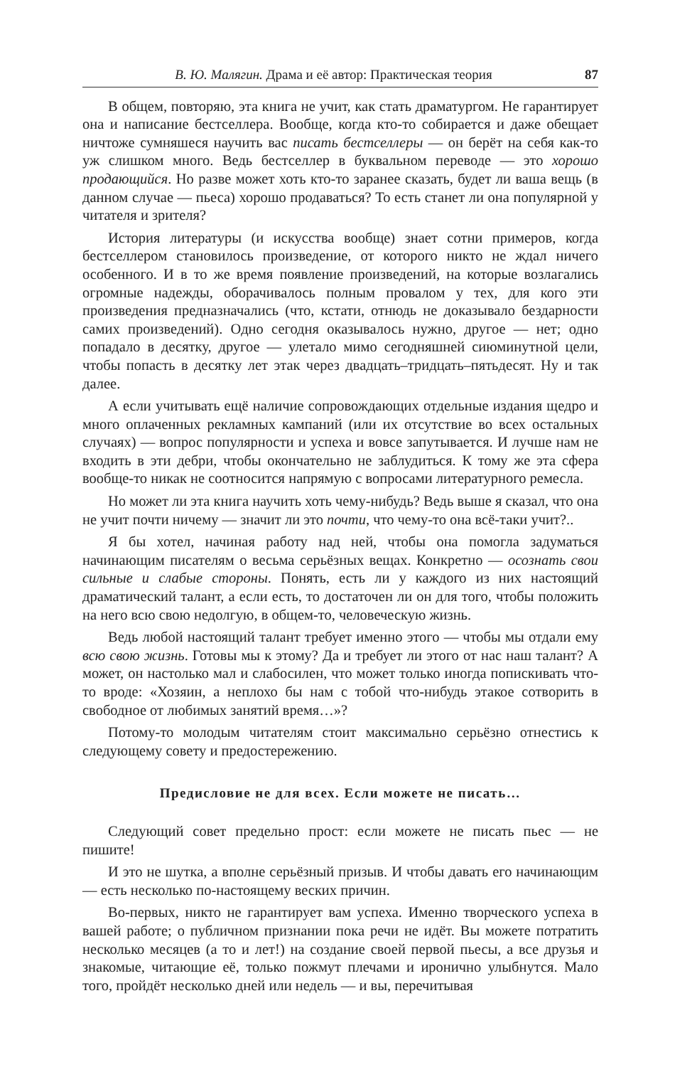В. Ю. Малягин. Драма и её автор: Практическая теория 87
В общем, повторяю, эта книга не учит, как стать драматургом. Не гарантирует она и написание бестселлера. Вообще, когда кто-то собирается и даже обещает ничтоже сумняшеся научить вас писать бестселлеры — он берёт на себя как-то уж слишком много. Ведь бестселлер в буквальном переводе — это хорошо продающийся. Но разве может хоть кто-то заранее сказать, будет ли ваша вещь (в данном случае — пьеса) хорошо продаваться? То есть станет ли она популярной у читателя и зрителя?
История литературы (и искусства вообще) знает сотни примеров, когда бестселлером становилось произведение, от которого никто не ждал ничего особенного. И в то же время появление произведений, на которые возлагались огромные надежды, оборачивалось полным провалом у тех, для кого эти произведения предназначались (что, кстати, отнюдь не доказывало бездарности самих произведений). Одно сегодня оказывалось нужно, другое — нет; одно попадало в десятку, другое — улетало мимо сегодняшней сиюминутной цели, чтобы попасть в десятку лет этак через двадцать–тридцать–пятьдесят. Ну и так далее.
А если учитывать ещё наличие сопровождающих отдельные издания щедро и много оплаченных рекламных кампаний (или их отсутствие во всех остальных случаях) — вопрос популярности и успеха и вовсе запутывается. И лучше нам не входить в эти дебри, чтобы окончательно не заблудиться. К тому же эта сфера вообще-то никак не соотносится напрямую с вопросами литературного ремесла.
Но может ли эта книга научить хоть чему-нибудь? Ведь выше я сказал, что она не учит почти ничему — значит ли это почти, что чему-то она всё-таки учит?..
Я бы хотел, начиная работу над ней, чтобы она помогла задуматься начинающим писателям о весьма серьёзных вещах. Конкретно — осознать свои сильные и слабые стороны. Понять, есть ли у каждого из них настоящий драматический талант, а если есть, то достаточен ли он для того, чтобы положить на него всю свою недолгую, в общем-то, человеческую жизнь.
Ведь любой настоящий талант требует именно этого — чтобы мы отдали ему всю свою жизнь. Готовы мы к этому? Да и требует ли этого от нас наш талант? А может, он настолько мал и слабосилен, что может только иногда попискивать что-то вроде: «Хозяин, а неплохо бы нам с тобой что-нибудь этакое сотворить в свободное от любимых занятий время…»?
Потому-то молодым читателям стоит максимально серьёзно отнестись к следующему совету и предостережению.
Предисловие не для всех. Если можете не писать…
Следующий совет предельно прост: если можете не писать пьес — не пишите!
И это не шутка, а вполне серьёзный призыв. И чтобы давать его начинающим — есть несколько по-настоящему веских причин.
Во-первых, никто не гарантирует вам успеха. Именно творческого успеха в вашей работе; о публичном признании пока речи не идёт. Вы можете потратить несколько месяцев (а то и лет!) на создание своей первой пьесы, а все друзья и знакомые, читающие её, только пожмут плечами и иронично улыбнутся. Мало того, пройдёт несколько дней или недель — и вы, перечитывая